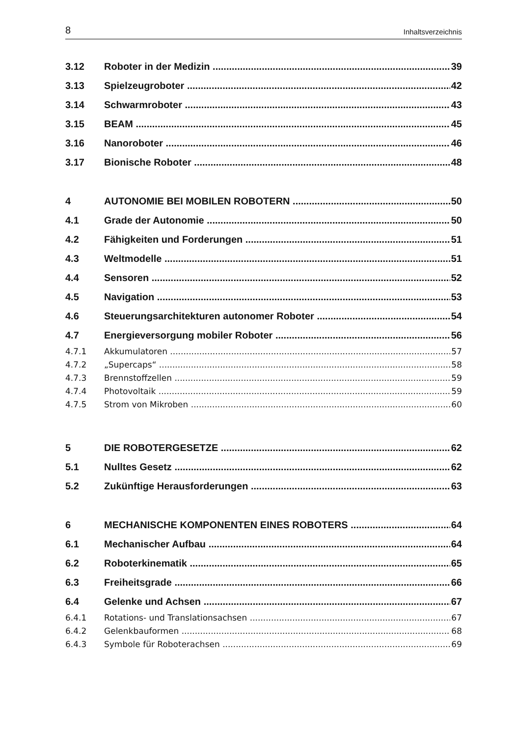8 Inhaltsverzeichnis
3.12 Roboter in der Medizin 39
3.13 Spielzeugroboter 42
3.14 Schwarmroboter 43
3.15 BEAM 45
3.16 Nanoroboter 46
3.17 Bionische Roboter 48
4 AUTONOMIE BEI MOBILEN ROBOTERN 50
4.1 Grade der Autonomie 50
4.2 Fähigkeiten und Forderungen 51
4.3 Weltmodelle 51
4.4 Sensoren 52
4.5 Navigation 53
4.6 Steuerungsarchitekturen autonomer Roboter 54
4.7 Energieversorgung mobiler Roboter 56
4.7.1 Akkumulatoren 57
4.7.2 „Supercaps“58
4.7.3 Brennstoffzellen 59
4.7.4 Photovoltaik 59
4.7.5 Strom von Mikroben 60
5 DIE ROBOTERGESETZE 62
5.1 Nulltes Gesetz 62
5.2 Zukünftige Herausforderungen 63
6 MECHANISCHE KOMPONENTEN EINES ROBOTERS 64
6.1 Mechanischer Aufbau 64
6.2 Roboterkinematik 65
6.3 Freiheitsgrade 66
6.4 Gelenke und Achsen 67
6.4.1 Rotations- und Translationsachsen 67
6.4.2 Gelenkbauformen 68
6.4.3 Symbole für Roboterachsen 69